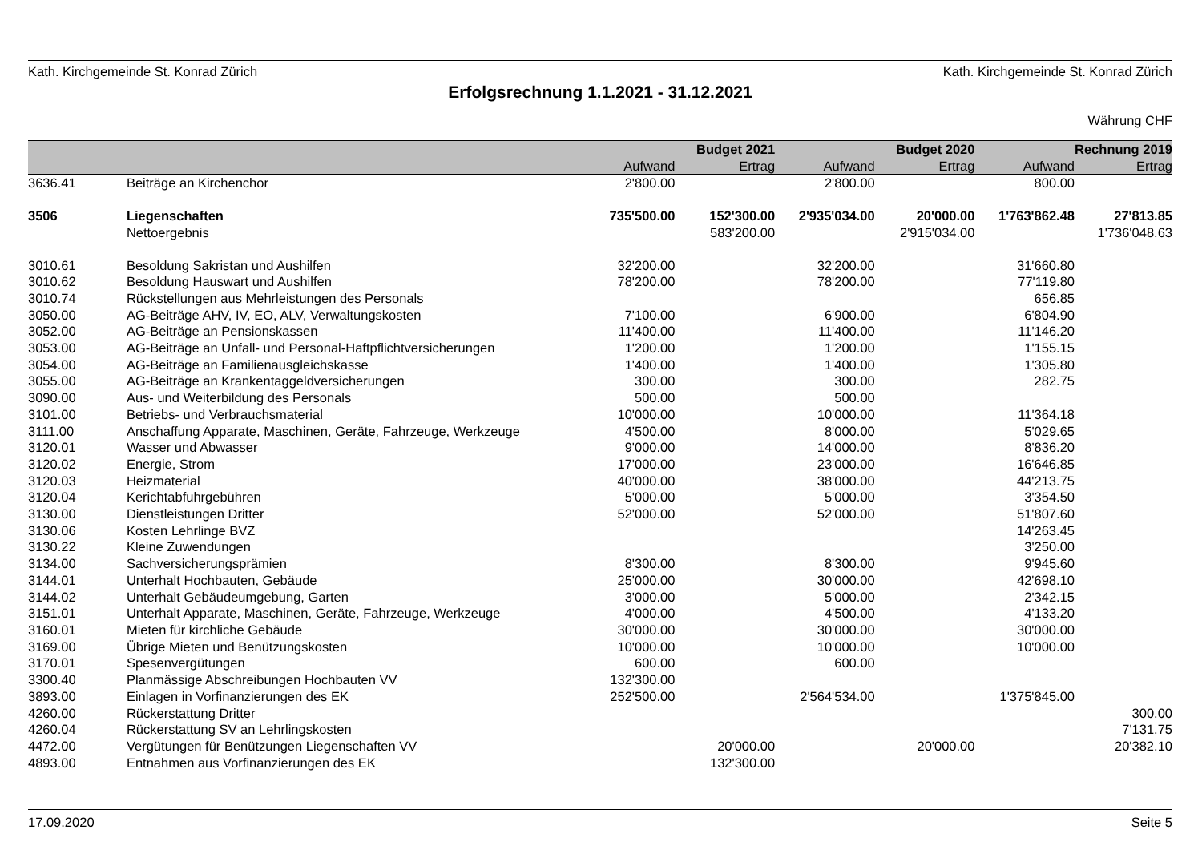Kath. Kirchgemeinde St. Konrad Zürich Kath. Kirchgemeinde St. Konrad Zürich
Erfolgsrechnung 1.1.2021 - 31.12.2021
Währung CHF
| | | | Budget 2021 | | Budget 2020 | | Rechnung 2019 |
| --- | --- | --- | --- | --- | --- | --- | --- |
| | | Aufwand | Ertrag | Aufwand | Ertrag | Aufwand | Ertrag |
| 3636.41 | Beiträge an Kirchenchor | 2'800.00 | | 2'800.00 | | 800.00 | |
| 3506 | Liegenschaften | 735'500.00 | 152'300.00 | 2'935'034.00 | 20'000.00 | 1'763'862.48 | 27'813.85 |
| | Nettoergebnis | | 583'200.00 | | 2'915'034.00 | | 1'736'048.63 |
| 3010.61 | Besoldung Sakristan und Aushilfen | 32'200.00 | | 32'200.00 | | 31'660.80 | |
| 3010.62 | Besoldung Hauswart und Aushilfen | 78'200.00 | | 78'200.00 | | 77'119.80 | |
| 3010.74 | Rückstellungen aus Mehrleistungen des Personals | | | | | 656.85 | |
| 3050.00 | AG-Beiträge AHV, IV, EO, ALV, Verwaltungskosten | 7'100.00 | | 6'900.00 | | 6'804.90 | |
| 3052.00 | AG-Beiträge an Pensionskassen | 11'400.00 | | 11'400.00 | | 11'146.20 | |
| 3053.00 | AG-Beiträge an Unfall- und Personal-Haftpflichtversicherungen | 1'200.00 | | 1'200.00 | | 1'155.15 | |
| 3054.00 | AG-Beiträge an Familienausgleichskasse | 1'400.00 | | 1'400.00 | | 1'305.80 | |
| 3055.00 | AG-Beiträge an Krankentaggeldversicherungen | 300.00 | | 300.00 | | 282.75 | |
| 3090.00 | Aus- und Weiterbildung des Personals | 500.00 | | 500.00 | | | |
| 3101.00 | Betriebs- und Verbrauchsmaterial | 10'000.00 | | 10'000.00 | | 11'364.18 | |
| 3111.00 | Anschaffung Apparate, Maschinen, Geräte, Fahrzeuge, Werkzeuge | 4'500.00 | | 8'000.00 | | 5'029.65 | |
| 3120.01 | Wasser und Abwasser | 9'000.00 | | 14'000.00 | | 8'836.20 | |
| 3120.02 | Energie, Strom | 17'000.00 | | 23'000.00 | | 16'646.85 | |
| 3120.03 | Heizmaterial | 40'000.00 | | 38'000.00 | | 44'213.75 | |
| 3120.04 | Kerichtabfuhrgebühren | 5'000.00 | | 5'000.00 | | 3'354.50 | |
| 3130.00 | Dienstleistungen Dritter | 52'000.00 | | 52'000.00 | | 51'807.60 | |
| 3130.06 | Kosten Lehrlinge BVZ | | | | | 14'263.45 | |
| 3130.22 | Kleine Zuwendungen | | | | | 3'250.00 | |
| 3134.00 | Sachversicherungsprämien | 8'300.00 | | 8'300.00 | | 9'945.60 | |
| 3144.01 | Unterhalt Hochbauten, Gebäude | 25'000.00 | | 30'000.00 | | 42'698.10 | |
| 3144.02 | Unterhalt Gebäudeumgebung, Garten | 3'000.00 | | 5'000.00 | | 2'342.15 | |
| 3151.01 | Unterhalt Apparate, Maschinen, Geräte, Fahrzeuge, Werkzeuge | 4'000.00 | | 4'500.00 | | 4'133.20 | |
| 3160.01 | Mieten für kirchliche Gebäude | 30'000.00 | | 30'000.00 | | 30'000.00 | |
| 3169.00 | Übrige Mieten und Benützungskosten | 10'000.00 | | 10'000.00 | | 10'000.00 | |
| 3170.01 | Spesenvergütungen | 600.00 | | 600.00 | | | |
| 3300.40 | Planmässige Abschreibungen Hochbauten VV | 132'300.00 | | | | | |
| 3893.00 | Einlagen in Vorfinanzierungen des EK | 252'500.00 | | 2'564'534.00 | | 1'375'845.00 | |
| 4260.00 | Rückerstattung Dritter | | | | | | 300.00 |
| 4260.04 | Rückerstattung SV an Lehrlingskosten | | | | | | 7'131.75 |
| 4472.00 | Vergütungen für Benützungen Liegenschaften VV | | 20'000.00 | | 20'000.00 | | 20'382.10 |
| 4893.00 | Entnahmen aus Vorfinanzierungen des EK | | 132'300.00 | | | | |
17.09.2020 Seite 5